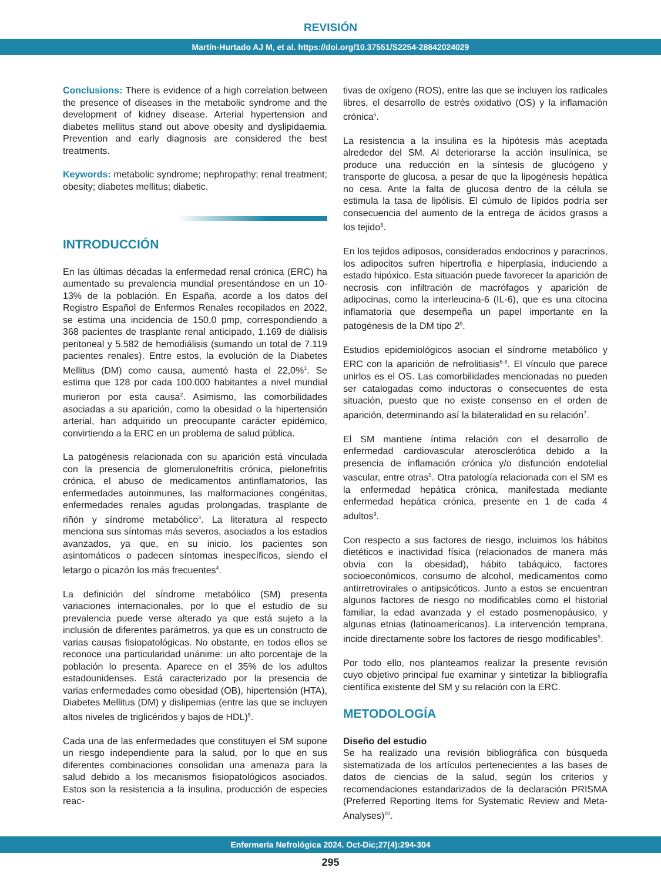REVISIÓN
Martín-Hurtado AJ M, et al. https://doi.org/10.37551/S2254-28842024029
Conclusions: There is evidence of a high correlation between the presence of diseases in the metabolic syndrome and the development of kidney disease. Arterial hypertension and diabetes mellitus stand out above obesity and dyslipidaemia. Prevention and early diagnosis are considered the best treatments.
Keywords: metabolic syndrome; nephropathy; renal treatment; obesity; diabetes mellitus; diabetic.
INTRODUCCIÓN
En las últimas décadas la enfermedad renal crónica (ERC) ha aumentado su prevalencia mundial presentándose en un 10-13% de la población. En España, acorde a los datos del Registro Español de Enfermos Renales recopilados en 2022, se estima una incidencia de 150,0 pmp, correspondiendo a 368 pacientes de trasplante renal anticipado, 1.169 de diálisis peritoneal y 5.582 de hemodiálisis (sumando un total de 7.119 pacientes renales). Entre estos, la evolución de la Diabetes Mellitus (DM) como causa, aumentó hasta el 22,0%<sup>1</sup>. Se estima que 128 por cada 100.000 habitantes a nivel mundial murieron por esta causa<sup>2</sup>. Asimismo, las comorbilidades asociadas a su aparición, como la obesidad o la hipertensión arterial, han adquirido un preocupante carácter epidémico, convirtiendo a la ERC en un problema de salud pública.
La patogénesis relacionada con su aparición está vinculada con la presencia de glomerulonefritis crónica, pielonefritis crónica, el abuso de medicamentos antinflamatorios, las enfermedades autoinmunes, las malformaciones congénitas, enfermedades renales agudas prolongadas, trasplante de riñón y síndrome metabólico<sup>3</sup>. La literatura al respecto menciona sus síntomas más severos, asociados a los estadios avanzados, ya que, en su inicio, los pacientes son asintomáticos o padecen síntomas inespecíficos, siendo el letargo o picazón los más frecuentes<sup>4</sup>.
La definición del síndrome metabólico (SM) presenta variaciones internacionales, por lo que el estudio de su prevalencia puede verse alterado ya que está sujeto a la inclusión de diferentes parámetros, ya que es un constructo de varias causas fisiopatológicas. No obstante, en todos ellos se reconoce una particularidad unánime: un alto porcentaje de la población lo presenta. Aparece en el 35% de los adultos estadounidenses. Está caracterizado por la presencia de varias enfermedades como obesidad (OB), hipertensión (HTA), Diabetes Mellitus (DM) y dislipemias (entre las que se incluyen altos niveles de triglicéridos y bajos de HDL)<sup>5</sup>.
Cada una de las enfermedades que constituyen el SM supone un riesgo independiente para la salud, por lo que en sus diferentes combinaciones consolidan una amenaza para la salud debido a los mecanismos fisiopatológicos asociados. Estos son la resistencia a la insulina, producción de especies reac-
tivas de oxígeno (ROS), entre las que se incluyen los radicales libres, el desarrollo de estrés oxidativo (OS) y la inflamación crónica<sup>6</sup>.
La resistencia a la insulina es la hipótesis más aceptada alrededor del SM. Al deteriorarse la acción insulínica, se produce una reducción en la síntesis de glucógeno y transporte de glucosa, a pesar de que la lipogénesis hepática no cesa. Ante la falta de glucosa dentro de la célula se estimula la tasa de lipólisis. El cúmulo de lípidos podría ser consecuencia del aumento de la entrega de ácidos grasos a los tejido<sup>5</sup>.
En los tejidos adiposos, considerados endocrinos y paracrinos, los adipocitos sufren hipertrofia e hiperplasia, induciendo a estado hipóxico. Esta situación puede favorecer la aparición de necrosis con infiltración de macrófagos y aparición de adipocinas, como la interleucina-6 (IL-6), que es una citocina inflamatoria que desempeña un papel importante en la patogénesis de la DM tipo 2<sup>5</sup>.
Estudios epidemiológicos asocian el síndrome metabólico y ERC con la aparición de nefrolitiasis<sup>6-8</sup>. El vínculo que parece unirlos es el OS. Las comorbilidades mencionadas no pueden ser catalogadas como inductoras o consecuentes de esta situación, puesto que no existe consenso en el orden de aparición, determinando así la bilateralidad en su relación<sup>7</sup>.
El SM mantiene íntima relación con el desarrollo de enfermedad cardiovascular aterosclerótica debido a la presencia de inflamación crónica y/o disfunción endotelial vascular, entre otras<sup>5</sup>. Otra patología relacionada con el SM es la enfermedad hepática crónica, manifestada mediante enfermedad hepática crónica, presente en 1 de cada 4 adultos<sup>9</sup>.
Con respecto a sus factores de riesgo, incluimos los hábitos dietéticos e inactividad física (relacionados de manera más obvia con la obesidad), hábito tabáquico, factores socioeconómicos, consumo de alcohol, medicamentos como antirretrovirales o antipsicóticos. Junto a estos se encuentran algunos factores de riesgo no modificables como el historial familiar, la edad avanzada y el estado posmenopáusico, y algunas etnias (latinoamericanos). La intervención temprana, incide directamente sobre los factores de riesgo modificables<sup>5</sup>.
Por todo ello, nos planteamos realizar la presente revisión cuyo objetivo principal fue examinar y sintetizar la bibliografía científica existente del SM y su relación con la ERC.
METODOLOGÍA
Diseño del estudio
Se ha realizado una revisión bibliográfica con búsqueda sistematizada de los artículos pertenecientes a las bases de datos de ciencias de la salud, según los criterios y recomendaciones estandarizados de la declaración PRISMA (Preferred Reporting Items for Systematic Review and Meta-Analyses)<sup>10</sup>.
Enfermería Nefrológica 2024. Oct-Dic;27(4):294-304
295